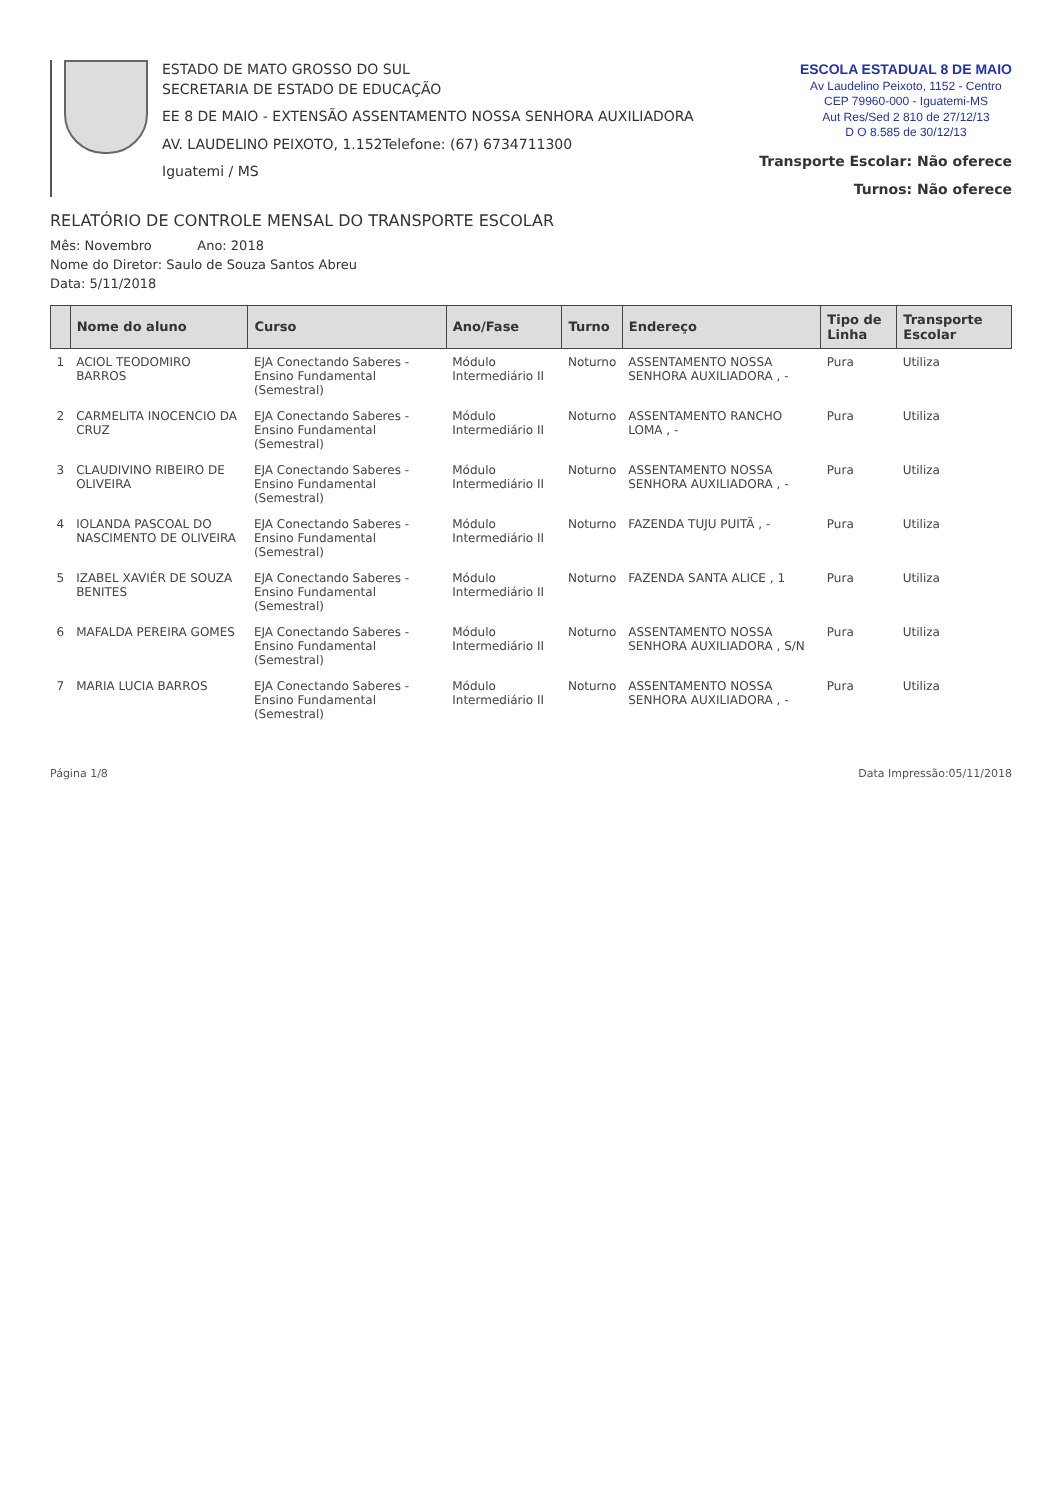ESTADO DE MATO GROSSO DO SUL
SECRETARIA DE ESTADO DE EDUCAÇÃO
EE 8 DE MAIO - EXTENSÃO ASSENTAMENTO NOSSA SENHORA AUXILIADORA
AV. LAUDELINO PEIXOTO, 1.152Telefone: (67) 6734711300
Iguatemi / MS
ESCOLA ESTADUAL 8 DE MAIO
Av Laudelino Peixoto, 1152 - Centro
CEP 79960-000 - Iguatemi-MS
Aut Res/Sed 2 810 de 27/12/13
D O 8.585 de 30/12/13
Transporte Escolar: Não oferece
Turnos: Não oferece
RELATÓRIO DE CONTROLE MENSAL DO TRANSPORTE ESCOLAR
Mês: Novembro Ano: 2018
Nome do Diretor: Saulo de Souza Santos Abreu
Data: 5/11/2018
| | Nome do aluno | Curso | Ano/Fase | Turno | Endereço | Tipo de Linha | Transporte Escolar |
| --- | --- | --- | --- | --- | --- | --- | --- |
| 1 | ACIOL TEODOMIRO BARROS | EJA Conectando Saberes - Ensino Fundamental (Semestral) | Módulo Intermediário II | Noturno | ASSENTAMENTO NOSSA SENHORA AUXILIADORA , - | Pura | Utiliza |
| 2 | CARMELITA INOCENCIO DA CRUZ | EJA Conectando Saberes - Ensino Fundamental (Semestral) | Módulo Intermediário II | Noturno | ASSENTAMENTO RANCHO LOMA , - | Pura | Utiliza |
| 3 | CLAUDIVINO RIBEIRO DE OLIVEIRA | EJA Conectando Saberes - Ensino Fundamental (Semestral) | Módulo Intermediário II | Noturno | ASSENTAMENTO NOSSA SENHORA AUXILIADORA , - | Pura | Utiliza |
| 4 | IOLANDA PASCOAL DO NASCIMENTO DE OLIVEIRA | EJA Conectando Saberes - Ensino Fundamental (Semestral) | Módulo Intermediário II | Noturno | FAZENDA TUJU PUITÃ , - | Pura | Utiliza |
| 5 | IZABEL XAVIÉR DE SOUZA BENITES | EJA Conectando Saberes - Ensino Fundamental (Semestral) | Módulo Intermediário II | Noturno | FAZENDA SANTA ALICE , 1 | Pura | Utiliza |
| 6 | MAFALDA PEREIRA GOMES | EJA Conectando Saberes - Ensino Fundamental (Semestral) | Módulo Intermediário II | Noturno | ASSENTAMENTO NOSSA SENHORA AUXILIADORA , S/N | Pura | Utiliza |
| 7 | MARIA LUCIA BARROS | EJA Conectando Saberes - Ensino Fundamental (Semestral) | Módulo Intermediário II | Noturno | ASSENTAMENTO NOSSA SENHORA AUXILIADORA , - | Pura | Utiliza |
Página 1/8 Data Impressão:05/11/2018